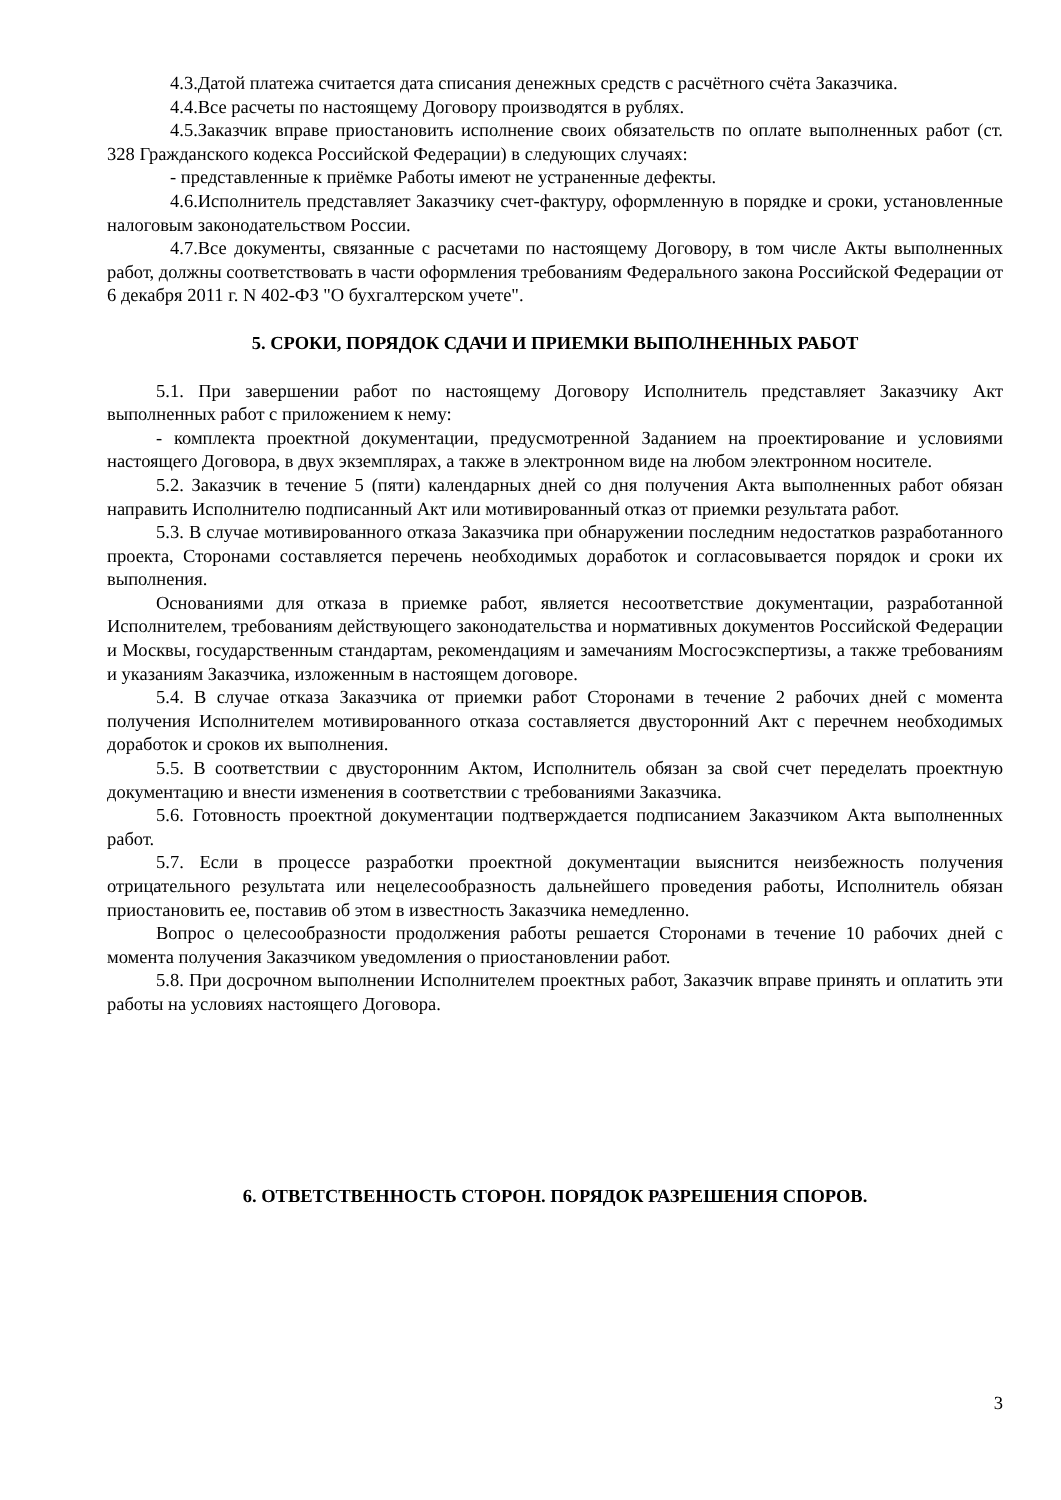4.3.Датой платежа считается дата списания денежных средств с расчётного счёта Заказчика.
4.4.Все расчеты по настоящему Договору производятся в рублях.
4.5.Заказчик вправе приостановить исполнение своих обязательств по оплате выполненных работ (ст. 328 Гражданского кодекса Российской Федерации) в следующих случаях:
- представленные к приёмке Работы имеют не устраненные дефекты.
4.6.Исполнитель представляет Заказчику счет-фактуру, оформленную в порядке и сроки, установленные налоговым законодательством России.
4.7.Все документы, связанные с расчетами по настоящему Договору, в том числе Акты выполненных работ, должны соответствовать в части оформления требованиям Федерального закона Российской Федерации от 6 декабря 2011 г. N 402-ФЗ "О бухгалтерском учете".
5. СРОКИ, ПОРЯДОК СДАЧИ И ПРИЕМКИ ВЫПОЛНЕННЫХ РАБОТ
5.1. При завершении работ по настоящему Договору Исполнитель представляет Заказчику Акт выполненных работ с приложением к нему:
- комплекта проектной документации, предусмотренной Заданием на проектирование и условиями настоящего Договора, в двух экземплярах, а также в электронном виде на любом электронном носителе.
5.2. Заказчик в течение 5 (пяти) календарных дней со дня получения Акта выполненных работ обязан направить Исполнителю подписанный Акт или мотивированный отказ от приемки результата работ.
5.3. В случае мотивированного отказа Заказчика при обнаружении последним недостатков разработанного проекта, Сторонами составляется перечень необходимых доработок и согласовывается порядок и сроки их выполнения.
Основаниями для отказа в приемке работ, является несоответствие документации, разработанной Исполнителем, требованиям действующего законодательства и нормативных документов Российской Федерации и Москвы, государственным стандартам, рекомендациям и замечаниям Мосгосэкспертизы, а также требованиям и указаниям Заказчика, изложенным в настоящем договоре.
5.4. В случае отказа Заказчика от приемки работ Сторонами в течение 2 рабочих дней с момента получения Исполнителем мотивированного отказа составляется двусторонний Акт с перечнем необходимых доработок и сроков их выполнения.
5.5. В соответствии с двусторонним Актом, Исполнитель обязан за свой счет переделать проектную документацию и внести изменения в соответствии с требованиями Заказчика.
5.6. Готовность проектной документации подтверждается подписанием Заказчиком Акта выполненных работ.
5.7. Если в процессе разработки проектной документации выяснится неизбежность получения отрицательного результата или нецелесообразность дальнейшего проведения работы, Исполнитель обязан приостановить ее, поставив об этом в известность Заказчика немедленно.
Вопрос о целесообразности продолжения работы решается Сторонами в течение 10 рабочих дней с момента получения Заказчиком уведомления о приостановлении работ.
5.8. При досрочном выполнении Исполнителем проектных работ, Заказчик вправе принять и оплатить эти работы на условиях настоящего Договора.
6. ОТВЕТСТВЕННОСТЬ СТОРОН. ПОРЯДОК РАЗРЕШЕНИЯ СПОРОВ.
3